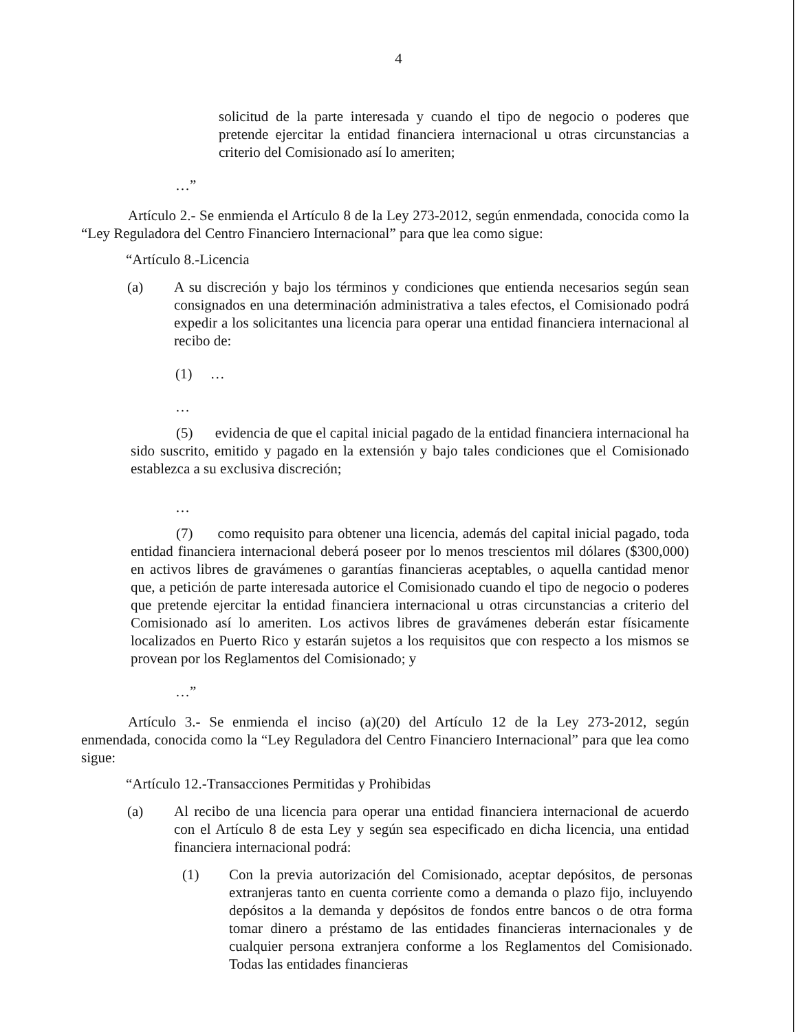4
solicitud de la parte interesada y cuando el tipo de negocio o poderes que pretende ejercitar la entidad financiera internacional u otras circunstancias a criterio del Comisionado así lo ameriten;
…”
Artículo 2.- Se enmienda el Artículo 8 de la Ley 273-2012, según enmendada, conocida como la “Ley Reguladora del Centro Financiero Internacional” para que lea como sigue:
“Artículo 8.-Licencia
(a) A su discreción y bajo los términos y condiciones que entienda necesarios según sean consignados en una determinación administrativa a tales efectos, el Comisionado podrá expedir a los solicitantes una licencia para operar una entidad financiera internacional al recibo de:
(1) …
…
(5) evidencia de que el capital inicial pagado de la entidad financiera internacional ha sido suscrito, emitido y pagado en la extensión y bajo tales condiciones que el Comisionado establezca a su exclusiva discreción;
…
(7) como requisito para obtener una licencia, además del capital inicial pagado, toda entidad financiera internacional deberá poseer por lo menos trescientos mil dólares ($300,000) en activos libres de gravámenes o garantías financieras aceptables, o aquella cantidad menor que, a petición de parte interesada autorice el Comisionado cuando el tipo de negocio o poderes que pretende ejercitar la entidad financiera internacional u otras circunstancias a criterio del Comisionado así lo ameriten. Los activos libres de gravámenes deberán estar físicamente localizados en Puerto Rico y estarán sujetos a los requisitos que con respecto a los mismos se provean por los Reglamentos del Comisionado; y
…”
Artículo 3.- Se enmienda el inciso (a)(20) del Artículo 12 de la Ley 273-2012, según enmendada, conocida como la “Ley Reguladora del Centro Financiero Internacional” para que lea como sigue:
“Artículo 12.-Transacciones Permitidas y Prohibidas
(a) Al recibo de una licencia para operar una entidad financiera internacional de acuerdo con el Artículo 8 de esta Ley y según sea especificado en dicha licencia, una entidad financiera internacional podrá:
(1) Con la previa autorización del Comisionado, aceptar depósitos, de personas extranjeras tanto en cuenta corriente como a demanda o plazo fijo, incluyendo depósitos a la demanda y depósitos de fondos entre bancos o de otra forma tomar dinero a préstamo de las entidades financieras internacionales y de cualquier persona extranjera conforme a los Reglamentos del Comisionado. Todas las entidades financieras